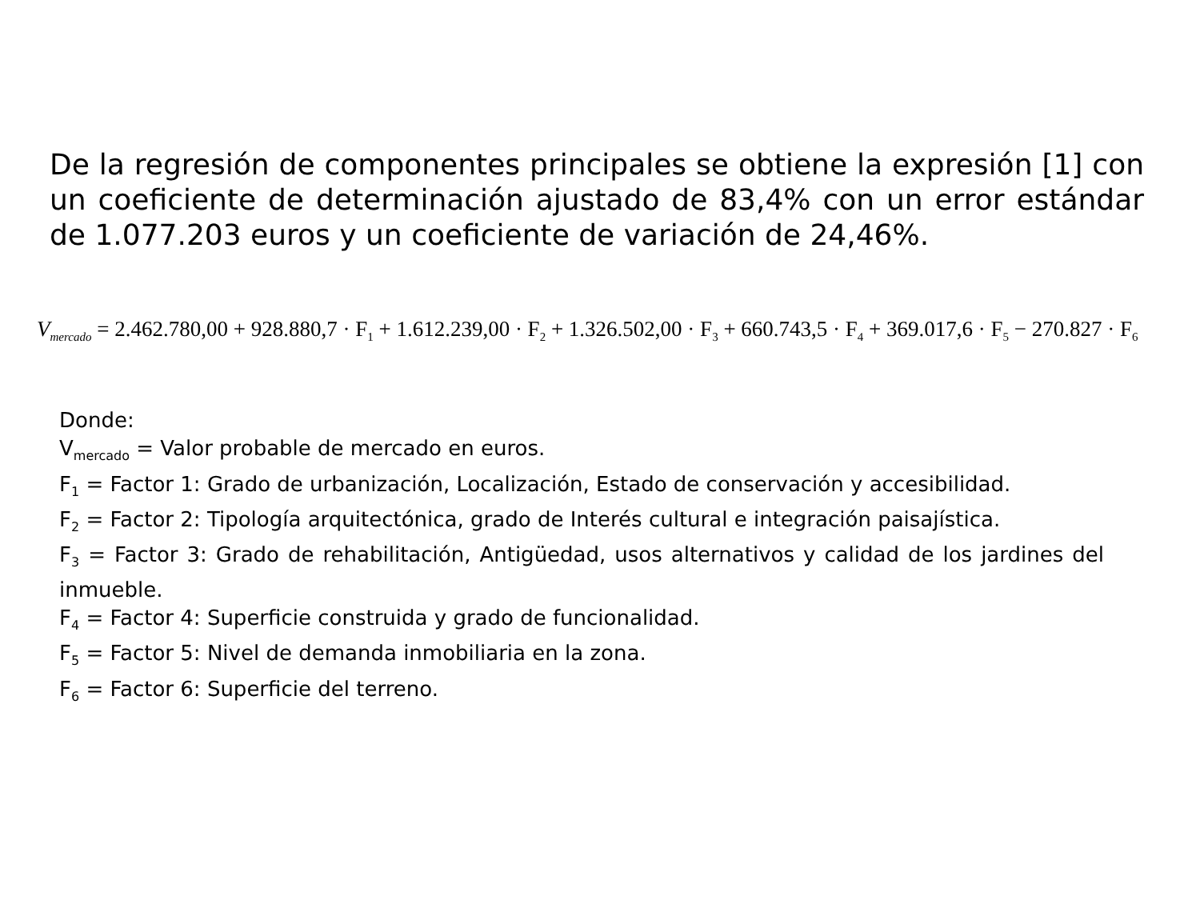De la regresión de componentes principales se obtiene la expresión [1] con un coeficiente de determinación ajustado de 83,4% con un error estándar de 1.077.203 euros y un coeficiente de variación de 24,46%.
V<sub>mercado</sub> = 2.462.780,00 + 928.880,7 · F<sub>1</sub> + 1.612.239,00 · F<sub>2</sub> + 1.326.502,00 · F<sub>3</sub> + 660.743,5 · F<sub>4</sub> + 369.017,6 · F<sub>5</sub> − 270.827 · F<sub>6</sub>
Donde:
V<sub>mercado</sub> = Valor probable de mercado en euros.
F<sub>1</sub> = Factor 1: Grado de urbanización, Localización, Estado de conservación y accesibilidad.
F<sub>2</sub> = Factor 2: Tipología arquitectónica, grado de Interés cultural e integración paisajística.
F<sub>3</sub> = Factor 3: Grado de rehabilitación, Antigüedad, usos alternativos y calidad de los jardines del inmueble.
F<sub>4</sub> = Factor 4: Superficie construida y grado de funcionalidad.
F<sub>5</sub> = Factor 5: Nivel de demanda inmobiliaria en la zona.
F<sub>6</sub> = Factor 6: Superficie del terreno.